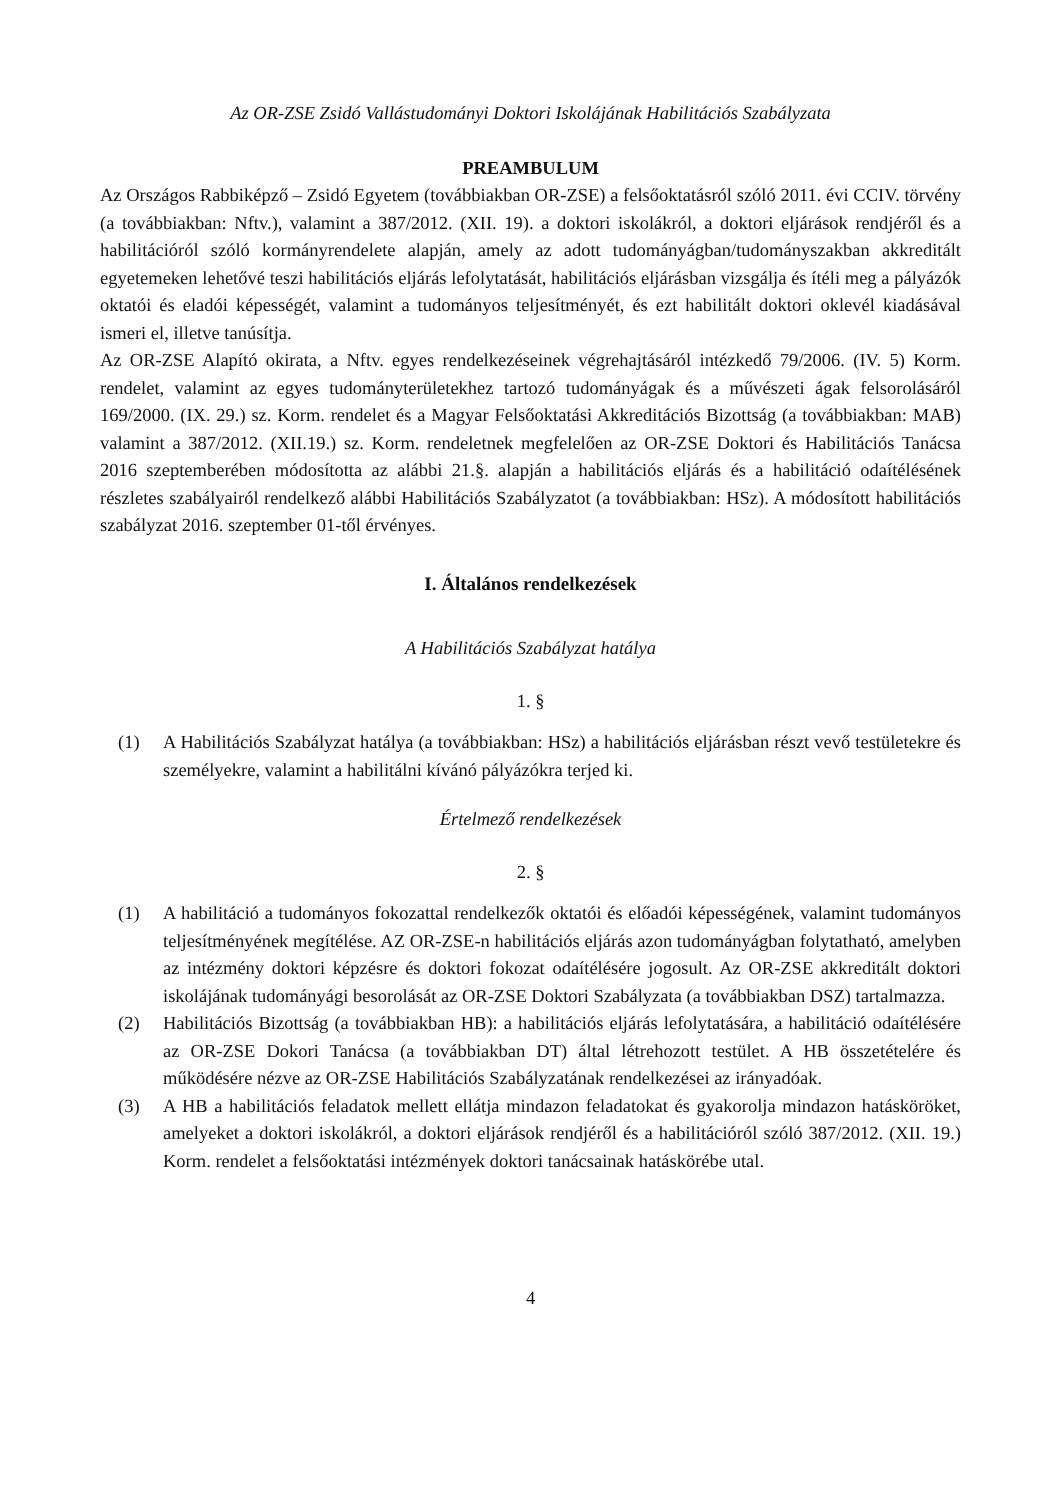Az OR-ZSE Zsidó Vallástudományi Doktori Iskolájának Habilitációs Szabályzata
PREAMBULUM
Az Országos Rabbiképző – Zsidó Egyetem (továbbiakban OR-ZSE) a felsőoktatásról szóló 2011. évi CCIV. törvény (a továbbiakban: Nftv.), valamint a 387/2012. (XII. 19). a doktori iskolákról, a doktori eljárások rendjéről és a habilitációról szóló kormányrendelete alapján, amely az adott tudományágban/tudományszakban akkreditált egyetemeken lehetővé teszi habilitációs eljárás lefolytatását, habilitációs eljárásban vizsgálja és ítéli meg a pályázók oktatói és eladói képességét, valamint a tudományos teljesítményét, és ezt habilitált doktori oklevél kiadásával ismeri el, illetve tanúsítja.
Az OR-ZSE Alapító okirata, a Nftv. egyes rendelkezéseinek végrehajtásáról intézkedő 79/2006. (IV. 5) Korm. rendelet, valamint az egyes tudományterületekhez tartozó tudományágak és a művészeti ágak felsorolásáról 169/2000. (IX. 29.) sz. Korm. rendelet és a Magyar Felsőoktatási Akkreditációs Bizottság (a továbbiakban: MAB) valamint a 387/2012. (XII.19.) sz. Korm. rendeletnek megfelelően az OR-ZSE Doktori és Habilitációs Tanácsa 2016 szeptemberében módosította az alábbi 21.§. alapján a habilitációs eljárás és a habilitáció odaítélésének részletes szabályairól rendelkező alábbi Habilitációs Szabályzatot (a továbbiakban: HSz). A módosított habilitációs szabályzat 2016. szeptember 01-től érvényes.
I. Általános rendelkezések
A Habilitációs Szabályzat hatálya
1. §
(1) A Habilitációs Szabályzat hatálya (a továbbiakban: HSz) a habilitációs eljárásban részt vevő testületekre és személyekre, valamint a habilitálni kívánó pályázókra terjed ki.
Értelmező rendelkezések
2. §
(1) A habilitáció a tudományos fokozattal rendelkezők oktatói és előadói képességének, valamint tudományos teljesítményének megítélése. AZ OR-ZSE-n habilitációs eljárás azon tudományágban folytatható, amelyben az intézmény doktori képzésre és doktori fokozat odaítélésére jogosult. Az OR-ZSE akkreditált doktori iskolájának tudományági besorolását az OR-ZSE Doktori Szabályzata (a továbbiakban DSZ) tartalmazza.
(2) Habilitációs Bizottság (a továbbiakban HB): a habilitációs eljárás lefolytatására, a habilitáció odaítélésére az OR-ZSE Dokori Tanácsa (a továbbiakban DT) által létrehozott testület. A HB összetételére és működésére nézve az OR-ZSE Habilitációs Szabályzatának rendelkezései az irányadóak.
(3) A HB a habilitációs feladatok mellett ellátja mindazon feladatokat és gyakorolja mindazon hatásköröket, amelyeket a doktori iskolákról, a doktori eljárások rendjéről és a habilitációról szóló 387/2012. (XII. 19.) Korm. rendelet a felsőoktatási intézmények doktori tanácsainak hatáskörébe utal.
4